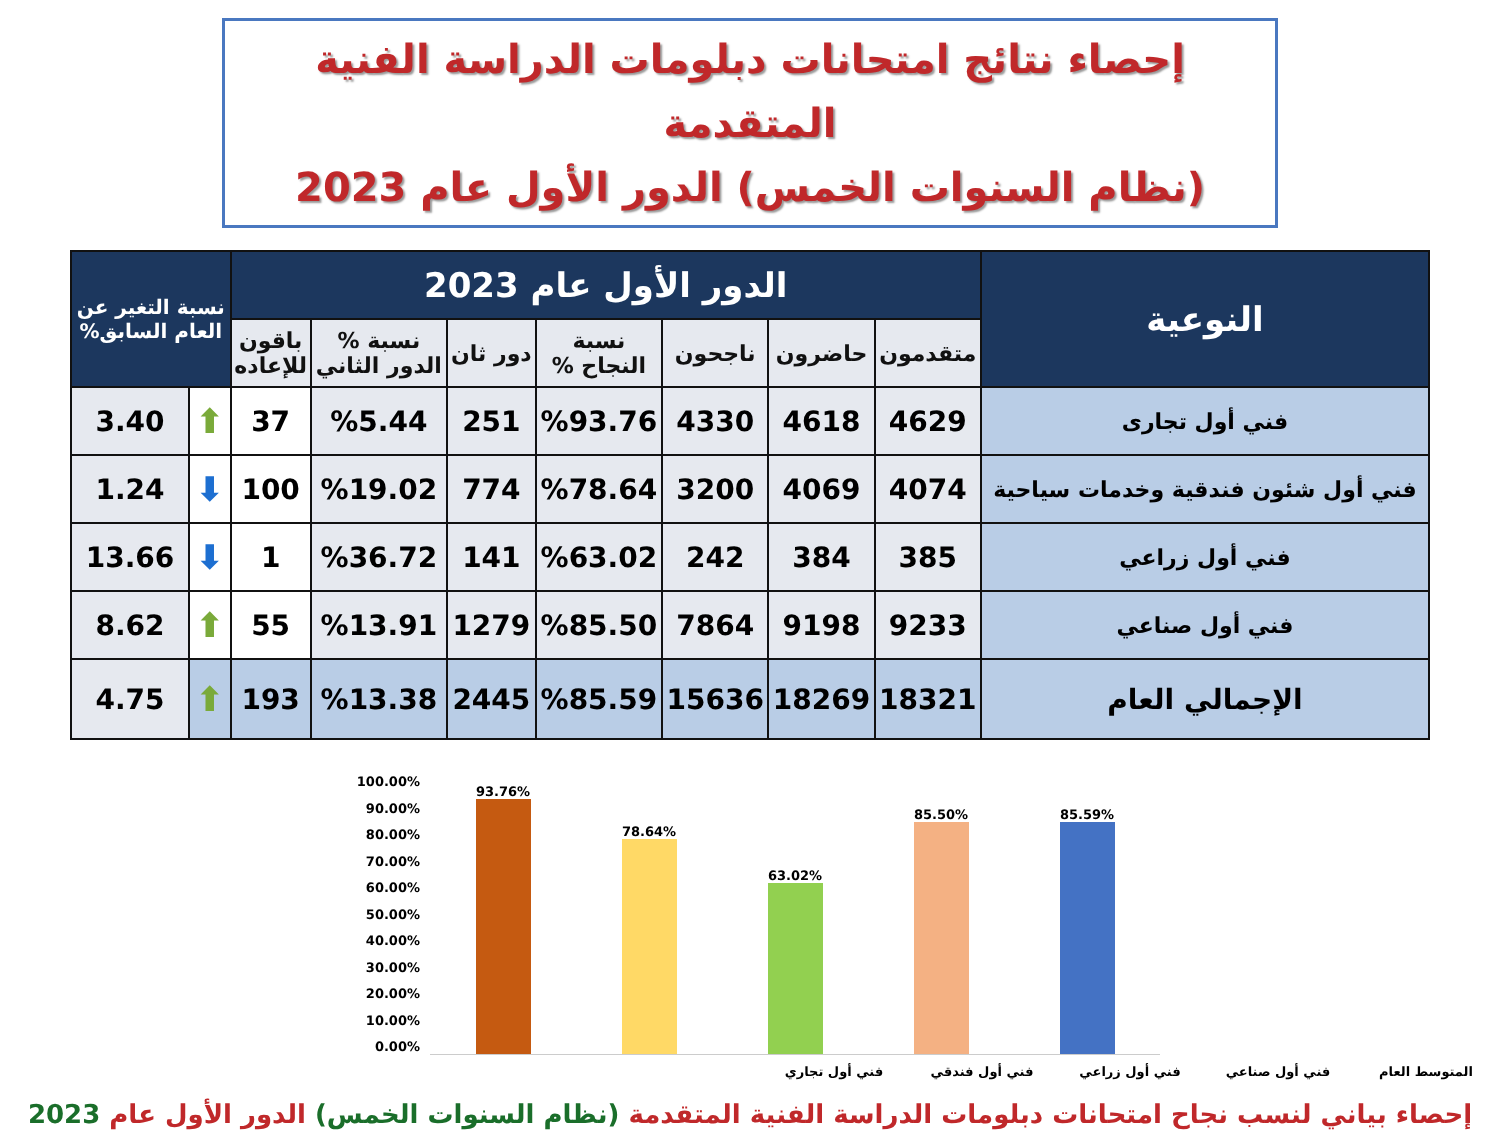إحصاء نتائج امتحانات دبلومات الدراسة الفنية المتقدمة
(نظام السنوات الخمس) الدور الأول عام 2023
| النوعية | الدور الأول عام 2023 | | | | | | | نسبة التغير عن العام السابق% | |
| --- | --- | --- | --- | --- | --- | --- | --- | --- | --- |
| | متقدمون | حاضرون | ناجحون | نسبة النجاح % | دور ثان | نسبة % الدور الثاني | باقون للإعاده | | |
| فني أول تجارى | 4629 | 4618 | 4330 | %93.76 | 251 | %5.44 | 37 | ⬆ | 3.40 |
| فني أول شئون فندقية وخدمات سياحية | 4074 | 4069 | 3200 | %78.64 | 774 | %19.02 | 100 | ⬇ | 1.24 |
| فني أول زراعي | 385 | 384 | 242 | %63.02 | 141 | %36.72 | 1 | ⬇ | 13.66 |
| فني أول صناعي | 9233 | 9198 | 7864 | %85.50 | 1279 | %13.91 | 55 | ⬆ | 8.62 |
| الإجمالي العام | 18321 | 18269 | 15636 | %85.59 | 2445 | %13.38 | 193 | ⬆ | 4.75 |
100.00%
90.00%
80.00%
70.00%
60.00%
50.00%
40.00%
30.00%
20.00%
10.00%
0.00%
93.76%
78.64%
63.02%
85.50%
85.59%
فني أول تجاري فني أول فندقي فني أول زراعي فني أول صناعي المتوسط العام
إحصاء بياني لنسب نجاح امتحانات دبلومات الدراسة الفنية المتقدمة (نظام السنوات الخمس) الدور الأول عام 2023